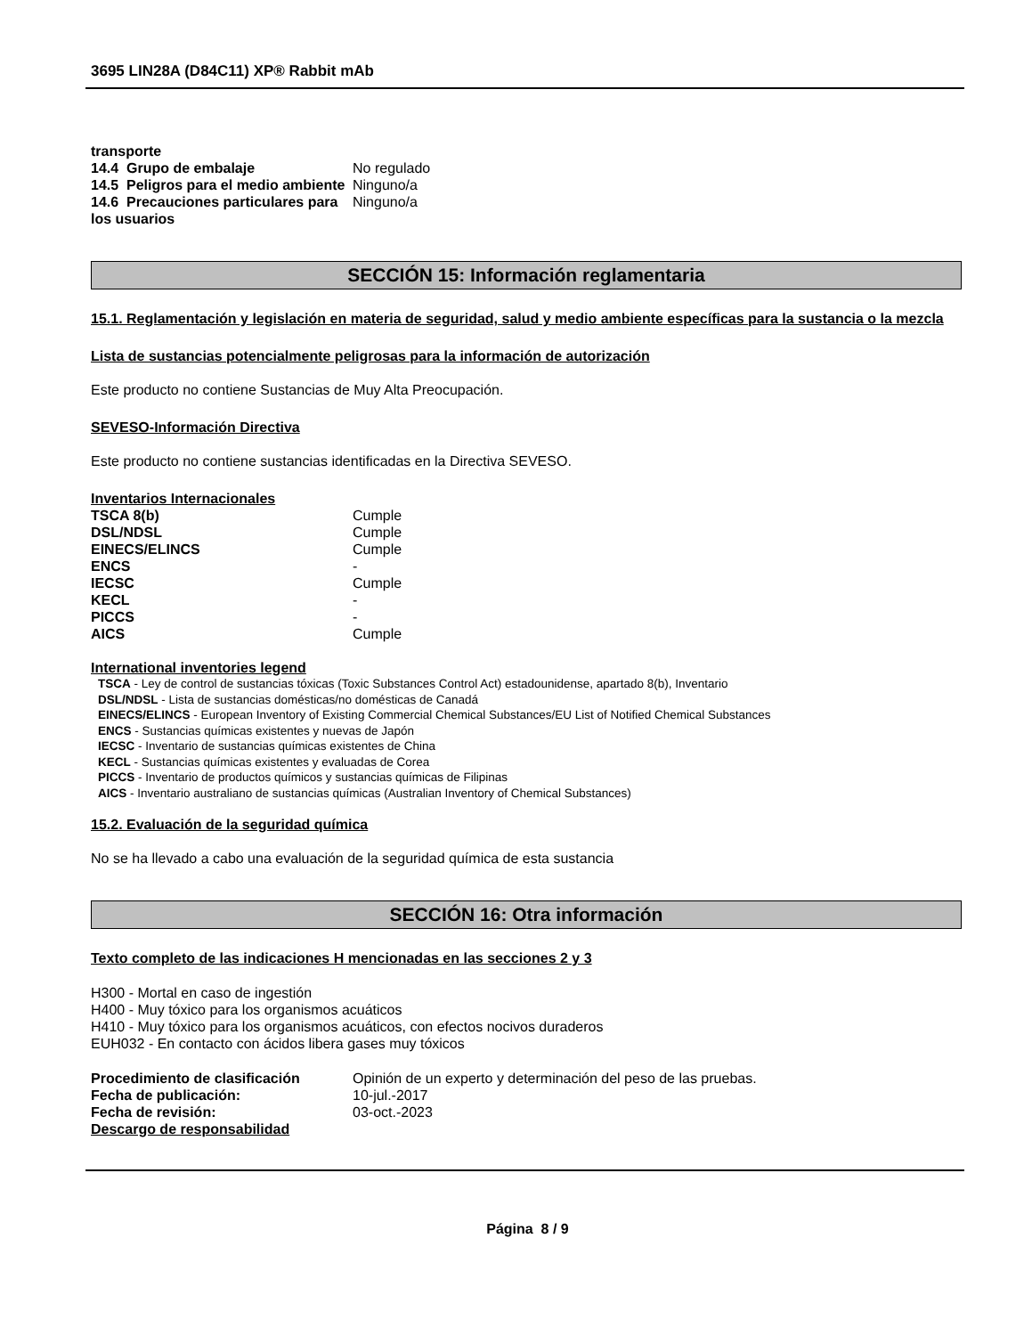3695 LIN28A (D84C11) XP® Rabbit mAb
| transporte | |
| 14.4 Grupo de embalaje | No regulado |
| 14.5 Peligros para el medio ambiente | Ninguno/a |
| 14.6 Precauciones particulares para los usuarios | Ninguno/a |
SECCIÓN 15: Información reglamentaria
15.1. Reglamentación y legislación en materia de seguridad, salud y medio ambiente específicas para la sustancia o la mezcla
Lista de sustancias potencialmente peligrosas para la información de autorización
Este producto no contiene Sustancias de Muy Alta Preocupación.
SEVESO-Información Directiva
Este producto no contiene sustancias identificadas en la Directiva SEVESO.
Inventarios Internacionales
| TSCA 8(b) | Cumple |
| DSL/NDSL | Cumple |
| EINECS/ELINCS | Cumple |
| ENCS | - |
| IECSC | Cumple |
| KECL | - |
| PICCS | - |
| AICS | Cumple |
International inventories legend
TSCA - Ley de control de sustancias tóxicas (Toxic Substances Control Act) estadounidense, apartado 8(b), Inventario
DSL/NDSL - Lista de sustancias domésticas/no domésticas de Canadá
EINECS/ELINCS - European Inventory of Existing Commercial Chemical Substances/EU List of Notified Chemical Substances
ENCS - Sustancias químicas existentes y nuevas de Japón
IECSC - Inventario de sustancias químicas existentes de China
KECL - Sustancias químicas existentes y evaluadas de Corea
PICCS - Inventario de productos químicos y sustancias químicas de Filipinas
AICS - Inventario australiano de sustancias químicas (Australian Inventory of Chemical Substances)
15.2. Evaluación de la seguridad química
No se ha llevado a cabo una evaluación de la seguridad química de esta sustancia
SECCIÓN 16: Otra información
Texto completo de las indicaciones H mencionadas en las secciones 2 y 3
H300 - Mortal en caso de ingestión
H400 - Muy tóxico para los organismos acuáticos
H410 - Muy tóxico para los organismos acuáticos, con efectos nocivos duraderos
EUH032 - En contacto con ácidos libera gases muy tóxicos
| Procedimiento de clasificación | Opinión de un experto y determinación del peso de las pruebas. |
| Fecha de publicación: | 10-jul.-2017 |
| Fecha de revisión: | 03-oct.-2023 |
| Descargo de responsabilidad | |
Página 8 / 9